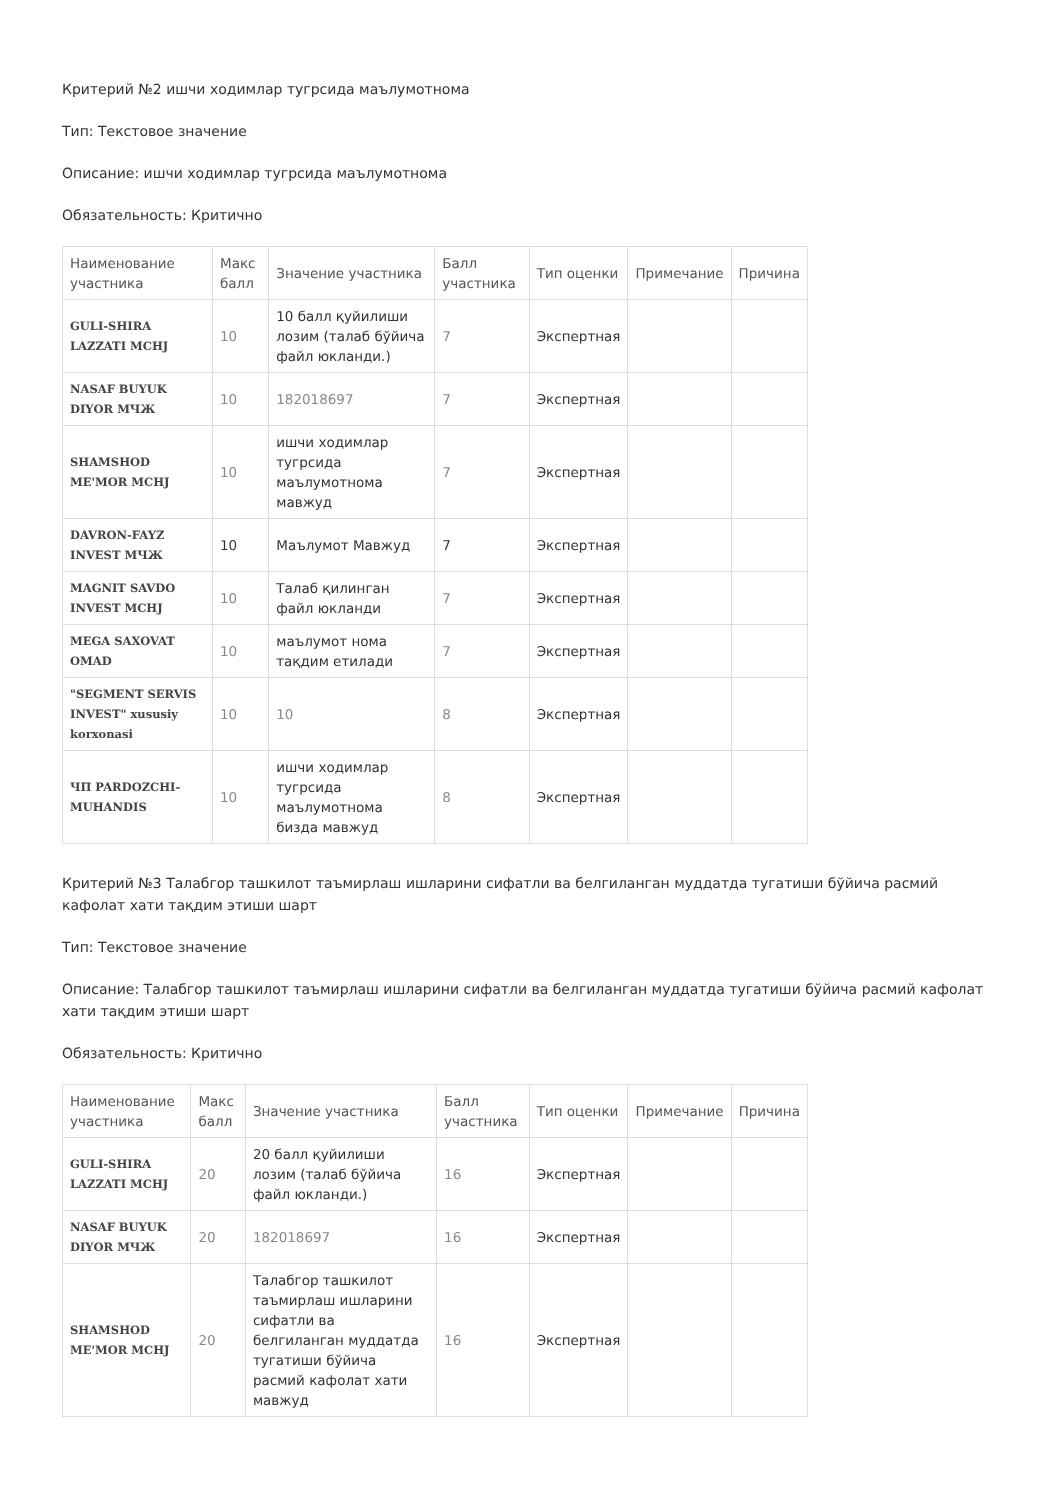Критерий №2 ишчи ходимлар тугрсида маълумотнома
Тип: Текстовое значение
Описание: ишчи ходимлар тугрсида маълумотнома
Обязательность: Критично
| Наименование участника | Макс балл | Значение участника | Балл участника | Тип оценки | Примечание | Причина |
| --- | --- | --- | --- | --- | --- | --- |
| GULI-SHIRA LAZZATI MCHJ | 10 | 10 балл қуйилиши лозим (талаб бўйича файл юкланди.) | 7 | Экспертная | | |
| NASAF BUYUK DIYOR МЧЖ | 10 | 182018697 | 7 | Экспертная | | |
| SHAMSHOD ME'MOR MCHJ | 10 | ишчи ходимлар тугрсида маълумотнома мавжуд | 7 | Экспертная | | |
| DAVRON-FAYZ INVEST МЧЖ | 10 | Маълумот Мавжуд | 7 | Экспертная | | |
| MAGNIT SAVDO INVEST MCHJ | 10 | Талаб қилинган файл юкланди | 7 | Экспертная | | |
| MEGA SAXOVAT OMAD | 10 | маълумот нома тақдим етилади | 7 | Экспертная | | |
| "SEGMENT SERVIS INVEST" xususiy korxonasi | 10 | 10 | 8 | Экспертная | | |
| ЧП PARDOZCHI-MUHANDIS | 10 | ишчи ходимлар тугрсида маълумотнома бизда мавжуд | 8 | Экспертная | | |
Критерий №3 Талабгор ташкилот таъмирлаш ишларини сифатли ва белгиланган муддатда тугатиши бўйича расмий кафолат хати тақдим этиши шарт
Тип: Текстовое значение
Описание: Талабгор ташкилот таъмирлаш ишларини сифатли ва белгиланган муддатда тугатиши бўйича расмий кафолат хати тақдим этиши шарт
Обязательность: Критично
| Наименование участника | Макс балл | Значение участника | Балл участника | Тип оценки | Примечание | Причина |
| --- | --- | --- | --- | --- | --- | --- |
| GULI-SHIRA LAZZATI MCHJ | 20 | 20 балл қуйилиши лозим (талаб бўйича файл юкланди.) | 16 | Экспертная | | |
| NASAF BUYUK DIYOR МЧЖ | 20 | 182018697 | 16 | Экспертная | | |
| SHAMSHOD ME'MOR MCHJ | 20 | Талабгор ташкилот таъмирлаш ишларини сифатли ва белгиланган муддатда тугатиши бўйича расмий кафолат хати мавжуд | 16 | Экспертная | | |